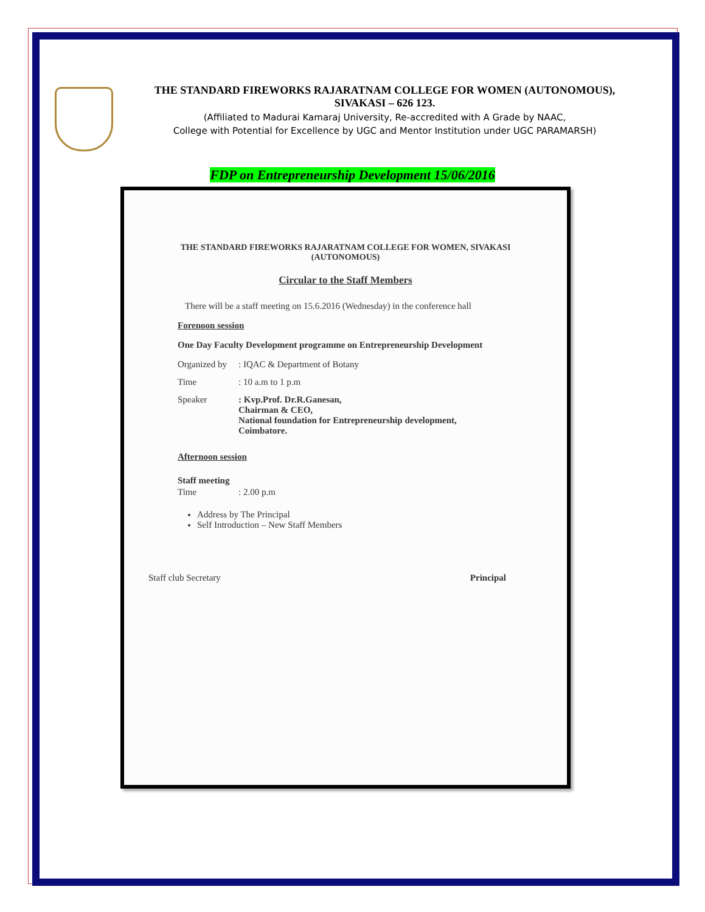THE STANDARD FIREWORKS RAJARATNAM COLLEGE FOR WOMEN (AUTONOMOUS),
SIVAKASI – 626 123.
(Affiliated to Madurai Kamaraj University, Re-accredited with A Grade by NAAC,
College with Potential for Excellence by UGC and Mentor Institution under UGC PARAMARSH)
FDP on Entrepreneurship Development 15/06/2016
THE STANDARD FIREWORKS RAJARATNAM COLLEGE FOR WOMEN, SIVAKASI
(AUTONOMOUS)
Circular to the Staff Members
There will be a staff meeting on 15.6.2016 (Wednesday) in the conference hall
Forenoon session
One Day Faculty Development programme on Entrepreneurship Development
Organized by: IQAC & Department of Botany
Time: 10 a.m to 1 p.m
Speaker: Kvp.Prof. Dr.R.Ganesan,
Chairman & CEO,
National foundation for Entrepreneurship development,
Coimbatore.
Afternoon session
Staff meeting
Time: 2.00 p.m
Address by The Principal
Self Introduction – New Staff Members
Staff club Secretary Principal